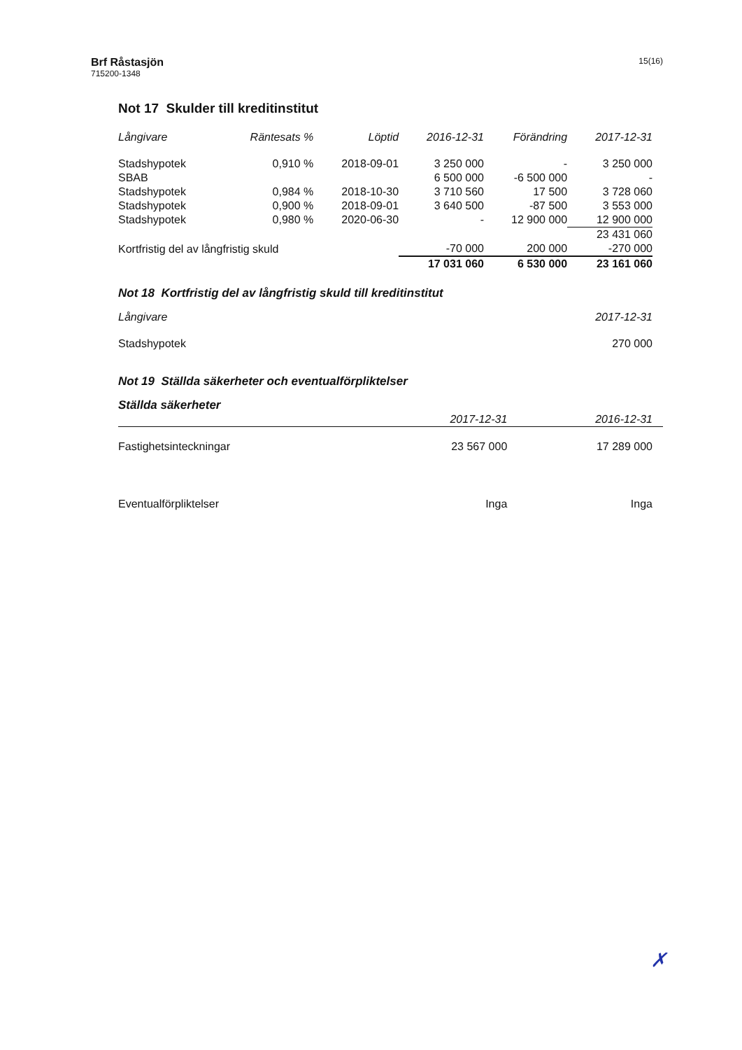Brf Råstasjön
715200-1348
15(16)
Not 17 Skulder till kreditinstitut
| Långivare | Räntesats % | Löptid | 2016-12-31 | Förändring | 2017-12-31 |
| --- | --- | --- | --- | --- | --- |
| Stadshypotek | 0,910 % | 2018-09-01 | 3 250 000 | - | 3 250 000 |
| SBAB | | | 6 500 000 | -6 500 000 | - |
| Stadshypotek | 0,984 % | 2018-10-30 | 3 710 560 | 17 500 | 3 728 060 |
| Stadshypotek | 0,900 % | 2018-09-01 | 3 640 500 | -87 500 | 3 553 000 |
| Stadshypotek | 0,980 % | 2020-06-30 | - | 12 900 000 | 12 900 000 |
| | | | | | 23 431 060 |
| Kortfristig del av långfristig skuld | | | -70 000 | 200 000 | -270 000 |
| | | | 17 031 060 | 6 530 000 | 23 161 060 |
Not 18 Kortfristig del av långfristig skuld till kreditinstitut
| Långivare | 2017-12-31 |
| --- | --- |
| Stadshypotek | 270 000 |
Not 19 Ställda säkerheter och eventualförpliktelser
Ställda säkerheter
| | 2017-12-31 | 2016-12-31 |
| --- | --- | --- |
| Fastighetsinteckningar | 23 567 000 | 17 289 000 |
| Eventualförpliktelser | Inga | Inga |
✗